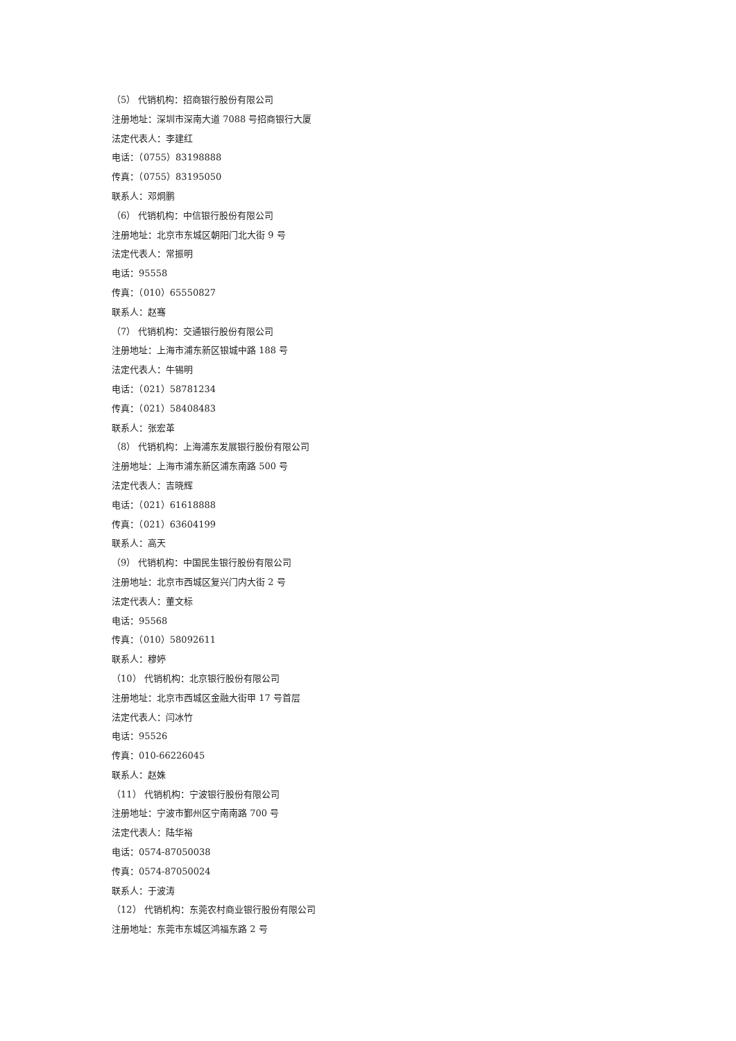（5） 代销机构：招商银行股份有限公司
注册地址：深圳市深南大道 7088 号招商银行大厦
法定代表人：李建红
电话：（0755）83198888
传真：（0755）83195050
联系人：邓炯鹏
（6） 代销机构：中信银行股份有限公司
注册地址：北京市东城区朝阳门北大街 9 号
法定代表人：常振明
电话：95558
传真：（010）65550827
联系人：赵骞
（7） 代销机构：交通银行股份有限公司
注册地址：上海市浦东新区银城中路 188 号
法定代表人：牛锡明
电话：（021）58781234
传真：（021）58408483
联系人：张宏革
（8） 代销机构：上海浦东发展银行股份有限公司
注册地址：上海市浦东新区浦东南路 500 号
法定代表人：吉晓辉
电话：（021）61618888
传真：（021）63604199
联系人：高天
（9） 代销机构：中国民生银行股份有限公司
注册地址：北京市西城区复兴门内大街 2 号
法定代表人：董文标
电话：95568
传真：（010）58092611
联系人：穆婷
（10） 代销机构：北京银行股份有限公司
注册地址：北京市西城区金融大街甲 17 号首层
法定代表人：闫冰竹
电话：95526
传真：010-66226045
联系人：赵姝
（11） 代销机构：宁波银行股份有限公司
注册地址：宁波市鄞州区宁南南路 700 号
法定代表人：陆华裕
电话：0574-87050038
传真：0574-87050024
联系人：于波涛
（12） 代销机构：东莞农村商业银行股份有限公司
注册地址：东莞市东城区鸿福东路 2 号